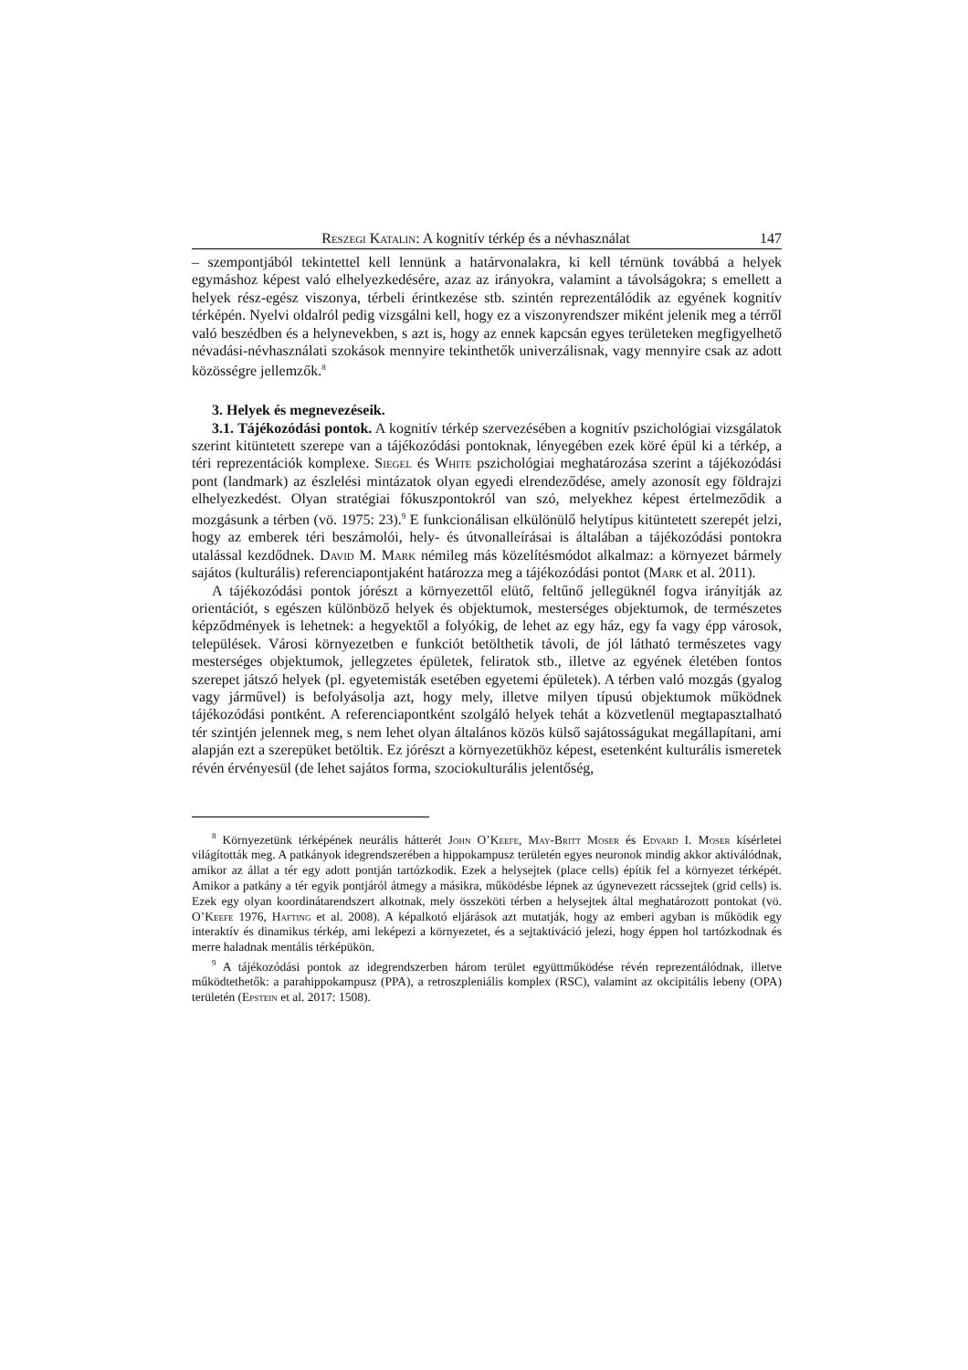Reszegi Katalin: A kognitív térkép és a névhasználat 147
– szempontjából tekintettel kell lennünk a határvonalakra, ki kell térnünk továbbá a helyek egymáshoz képest való elhelyezkedésére, azaz az irányokra, valamint a távolságokra; s emellett a helyek rész-egész viszonya, térbeli érintkezése stb. szintén reprezentálódik az egyének kognitív térképén. Nyelvi oldalról pedig vizsgálni kell, hogy ez a viszonyrendszer miként jelenik meg a térről való beszédben és a helynevekben, s azt is, hogy az ennek kapcsán egyes területeken megfigyelhető névadási-névhasználati szokások mennyire tekinthetők univerzálisnak, vagy mennyire csak az adott közösségre jellemzők.<sup>8</sup>
3. Helyek és megnevezéseik.
3.1. Tájékozódási pontok. A kognitív térkép szervezésében a kognitív pszichológiai vizsgálatok szerint kitüntetett szerepe van a tájékozódási pontoknak, lényegében ezek köré épül ki a térkép, a téri reprezentációk komplexe. Siegel és White pszichológiai meghatározása szerint a tájékozódási pont (landmark) az észlelési mintázatok olyan egyedi elrendeződése, amely azonosít egy földrajzi elhelyezkedést. Olyan stratégiai fókuszpontokról van szó, melyekhez képest értelmeződik a mozgásunk a térben (vö. 1975: 23).<sup>9</sup> E funkcionálisan elkülönülő helytípus kitüntetett szerepét jelzi, hogy az emberek téri beszámolói, hely- és útvonalleírásai is általában a tájékozódási pontokra utalással kezdődnek. David M. Mark némileg más közelítésmódot alkalmaz: a környezet bármely sajátos (kulturális) referenciapontjaként határozza meg a tájékozódási pontot (Mark et al. 2011).
A tájékozódási pontok jórészt a környezettől elütő, feltűnő jellegüknél fogva irányítják az orientációt, s egészen különböző helyek és objektumok, mesterséges objektumok, de természetes képződmények is lehetnek: a hegyektől a folyókig, de lehet az egy ház, egy fa vagy épp városok, települések. Városi környezetben e funkciót betölthetik távoli, de jól látható természetes vagy mesterséges objektumok, jellegzetes épületek, feliratok stb., illetve az egyének életében fontos szerepet játszó helyek (pl. egyetemisták esetében egyetemi épületek). A térben való mozgás (gyalog vagy járművel) is befolyásolja azt, hogy mely, illetve milyen típusú objektumok működnek tájékozódási pontként. A referenciapontként szolgáló helyek tehát a közvetlenül megtapasztalható tér szintjén jelennek meg, s nem lehet olyan általános közös külső sajátosságukat megállapítani, ami alapján ezt a szerepüket betöltik. Ez jórészt a környezetükhöz képest, esetenként kulturális ismeretek révén érvényesül (de lehet sajátos forma, szociokulturális jelentőség,
<sup>8</sup> Környezetünk térképének neurális hátterét John O’Keefe, May-Britt Moser és Edvard I. Moser kísérletei világították meg. A patkányok idegrendszerében a hippokampusz területén egyes neuronok mindig akkor aktiválódnak, amikor az állat a tér egy adott pontján tartózkodik. Ezek a helysejtek (place cells) építik fel a környezet térképét. Amikor a patkány a tér egyik pontjáról átmegy a másikra, működésbe lépnek az úgynevezett rácssejtek (grid cells) is. Ezek egy olyan koordinátarendszert alkotnak, mely összeköti térben a helysejtek által meghatározott pontokat (vö. O’Keefe 1976, Hafting et al. 2008). A képalkotó eljárások azt mutatják, hogy az emberi agyban is működik egy interaktív és dinamikus térkép, ami leképezi a környezetet, és a sejtaktiváció jelezi, hogy éppen hol tartózkodnak és merre haladnak mentális térképükön.
<sup>9</sup> A tájékozódási pontok az idegrendszerben három terület együttműködése révén reprezentálódnak, illetve működtethetők: a parahippokampusz (PPA), a retroszpleniális komplex (RSC), valamint az okcipitális lebeny (OPA) területén (Epstein et al. 2017: 1508).